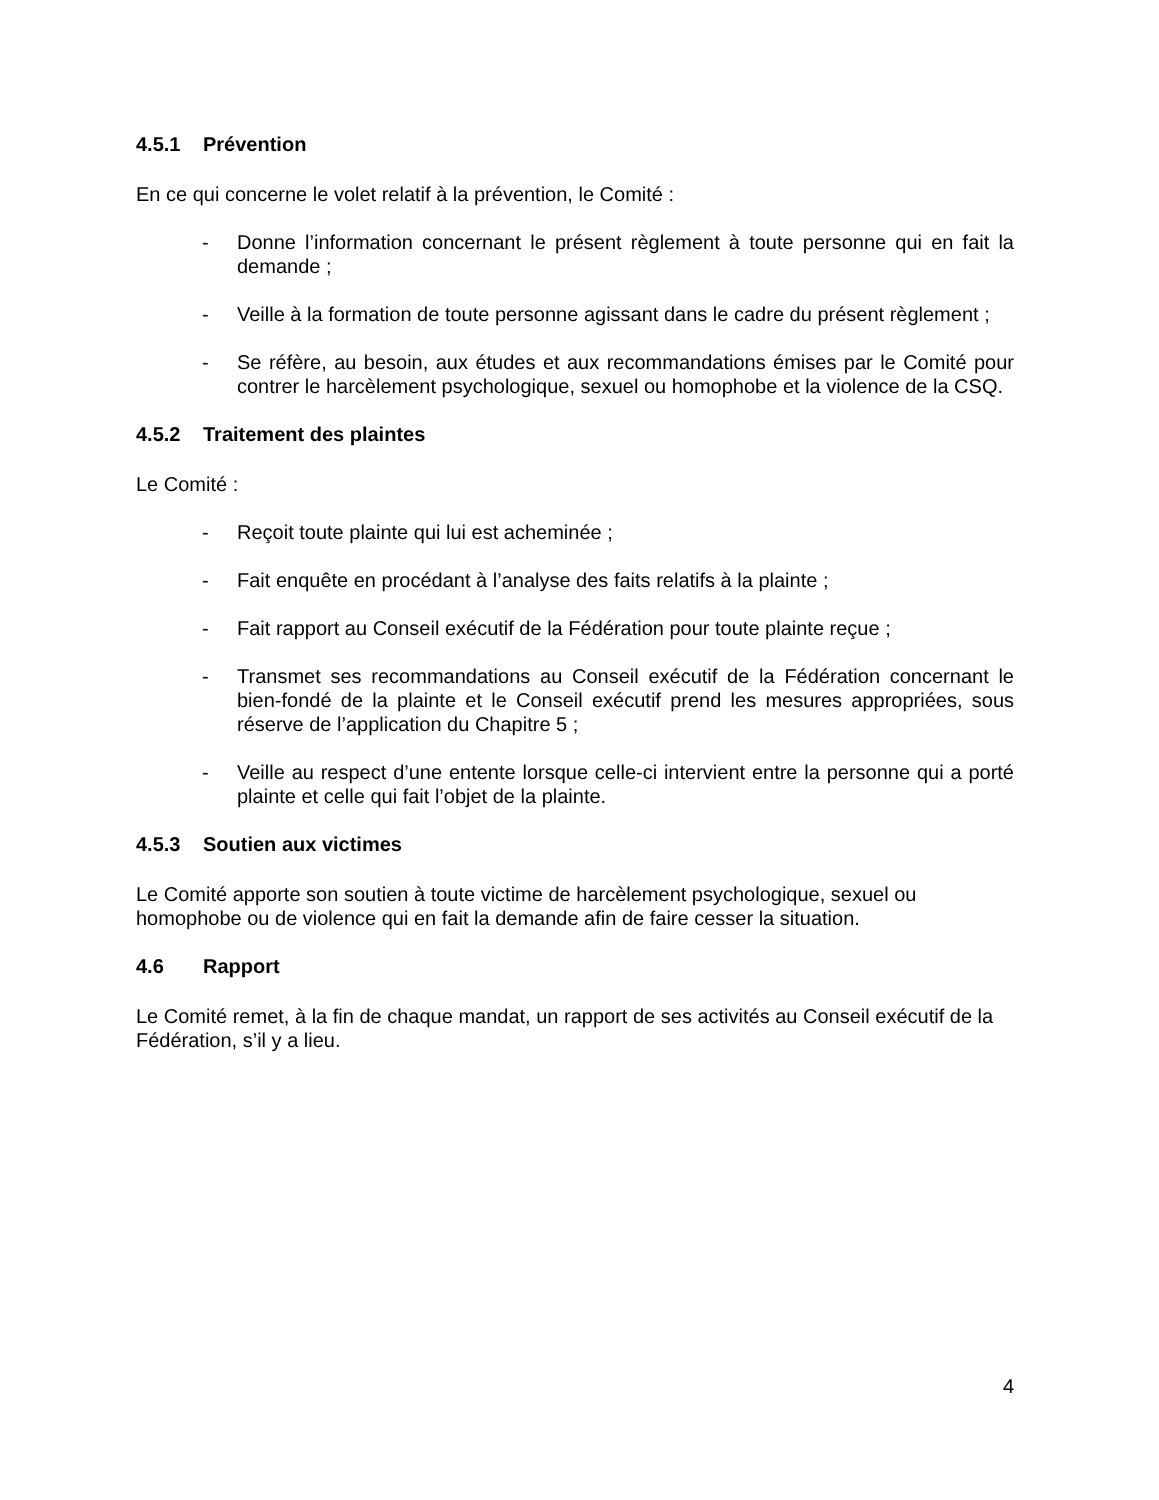4.5.1 Prévention
En ce qui concerne le volet relatif à la prévention, le Comité :
- Donne l’information concernant le présent règlement à toute personne qui en fait la demande ;
- Veille à la formation de toute personne agissant dans le cadre du présent règlement ;
- Se réfère, au besoin, aux études et aux recommandations émises par le Comité pour contrer le harcèlement psychologique, sexuel ou homophobe et la violence de la CSQ.
4.5.2 Traitement des plaintes
Le Comité :
- Reçoit toute plainte qui lui est acheminée ;
- Fait enquête en procédant à l’analyse des faits relatifs à la plainte ;
- Fait rapport au Conseil exécutif de la Fédération pour toute plainte reçue ;
- Transmet ses recommandations au Conseil exécutif de la Fédération concernant le bien-fondé de la plainte et le Conseil exécutif prend les mesures appropriées, sous réserve de l’application du Chapitre 5 ;
- Veille au respect d’une entente lorsque celle-ci intervient entre la personne qui a porté plainte et celle qui fait l’objet de la plainte.
4.5.3 Soutien aux victimes
Le Comité apporte son soutien à toute victime de harcèlement psychologique, sexuel ou homophobe ou de violence qui en fait la demande afin de faire cesser la situation.
4.6 Rapport
Le Comité remet, à la fin de chaque mandat, un rapport de ses activités au Conseil exécutif de la Fédération, s’il y a lieu.
4